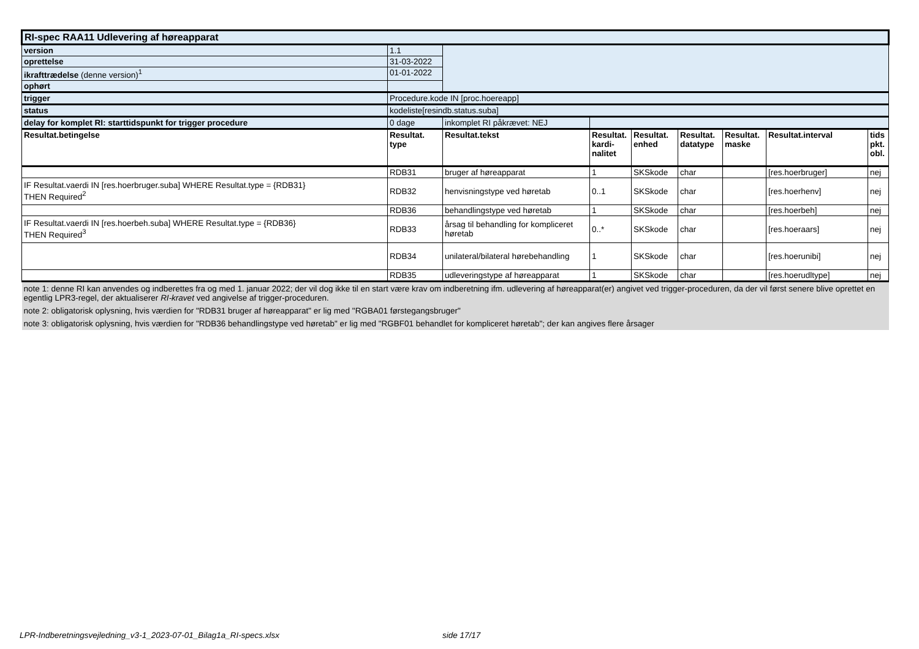| RI-spec RAA11 Udlevering af høreapparat | | | | | | | | |
| version | 1.1 | | | | | | | |
| oprettelse | 31-03-2022 | | | | | | | |
| ikrafttrædelse (denne version)<sup>1</sup> | 01-01-2022 | | | | | | | |
| ophørt | | | | | | | | |
| trigger | Procedure.kode IN [proc.hoereapp] | | | | | | | |
| status | kodeliste[resindb.status.suba] | | | | | | | |
| delay for komplet RI: starttidspunkt for trigger procedure | 0 dage | inkomplet RI påkrævet: NEJ | | | | | | |
| Resultat.betingelse | Resultat. type | Resultat.tekst | Resultat. kardi- nalitet | Resultat. enhed | Resultat. datatype | Resultat. maske | Resultat.interval | tids pkt. obl. |
| | RDB31 | bruger af høreapparat | 1 | SKSkode | char | | [res.hoerbruger] | nej |
| IF Resultat.vaerdi IN [res.hoerbruger.suba] WHERE Resultat.type = {RDB31} THEN Required<sup>2</sup> | RDB32 | henvisningstype ved høretab | 0..1 | SKSkode | char | | [res.hoerhenv] | nej |
| | RDB36 | behandlingstype ved høretab | 1 | SKSkode | char | | [res.hoerbeh] | nej |
| IF Resultat.vaerdi IN [res.hoerbeh.suba] WHERE Resultat.type = {RDB36} THEN Required<sup>3</sup> | RDB33 | årsag til behandling for kompliceret høretab | 0..* | SKSkode | char | | [res.hoeraars] | nej |
| | RDB34 | unilateral/bilateral hørebehandling | 1 | SKSkode | char | | [res.hoerunibi] | nej |
| | RDB35 | udleveringstype af høreapparat | 1 | SKSkode | char | | [res.hoerudltype] | nej |
| note 1: denne RI kan anvendes og indberettes fra og med 1. januar 2022; der vil dog ikke til en start være krav om indberetning ifm. udlevering af høreapparat(er) angivet ved trigger-proceduren, da der vil først senere blive oprettet en egentlig LPR3-regel, der aktualiserer RI-kravet ved angivelse af trigger-proceduren. | | | | | | | | |
| note 2: obligatorisk oplysning, hvis værdien for "RDB31 bruger af høreapparat" er lig med "RGBA01 førstegangsbruger" | | | | | | | | |
| note 3: obligatorisk oplysning, hvis værdien for "RDB36 behandlingstype ved høretab" er lig med "RGBF01 behandlet for kompliceret høretab"; der kan angives flere årsager | | | | | | | | |
LPR-Indberetningsvejledning_v3-1_2023-07-01_Bilag1a_RI-specs.xlsx
side 17/17